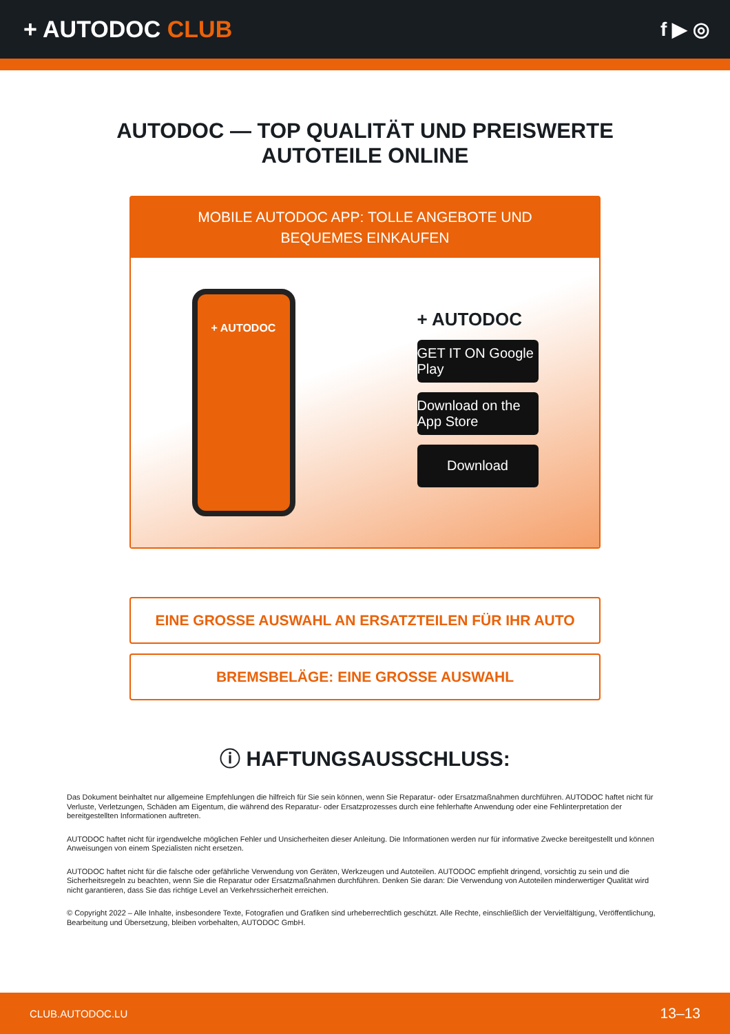+ AUTODOC CLUB
f ▶ ◎
AUTODOC — TOP QUALITÄT UND PREISWERTE
AUTOTEILE ONLINE
MOBILE AUTODOC APP: TOLLE ANGEBOTE UND BEQUEMES EINKAUFEN
+ AUTODOC
+ AUTODOC
GET IT ON Google Play
Download on the App Store
Download
EINE GROSSE AUSWAHL AN ERSATZTEILEN FÜR IHR AUTO
BREMSBELÄGE: EINE GROSSE AUSWAHL
ⓘ HAFTUNGSAUSSCHLUSS:
Das Dokument beinhaltet nur allgemeine Empfehlungen die hilfreich für Sie sein können, wenn Sie Reparatur- oder Ersatzmaßnahmen durchführen. AUTODOC haftet nicht für Verluste, Verletzungen, Schäden am Eigentum, die während des Reparatur- oder Ersatzprozesses durch eine fehlerhafte Anwendung oder eine Fehlinterpretation der bereitgestellten Informationen auftreten.
AUTODOC haftet nicht für irgendwelche möglichen Fehler und Unsicherheiten dieser Anleitung. Die Informationen werden nur für informative Zwecke bereitgestellt und können Anweisungen von einem Spezialisten nicht ersetzen.
AUTODOC haftet nicht für die falsche oder gefährliche Verwendung von Geräten, Werkzeugen und Autoteilen. AUTODOC empfiehlt dringend, vorsichtig zu sein und die Sicherheitsregeln zu beachten, wenn Sie die Reparatur oder Ersatzmaßnahmen durchführen. Denken Sie daran: Die Verwendung von Autoteilen minderwertiger Qualität wird nicht garantieren, dass Sie das richtige Level an Verkehrssicherheit erreichen.
© Copyright 2022 – Alle Inhalte, insbesondere Texte, Fotografien und Grafiken sind urheberrechtlich geschützt. Alle Rechte, einschließlich der Vervielfältigung, Veröffentlichung, Bearbeitung und Übersetzung, bleiben vorbehalten, AUTODOC GmbH.
CLUB.AUTODOC.LU 13–13